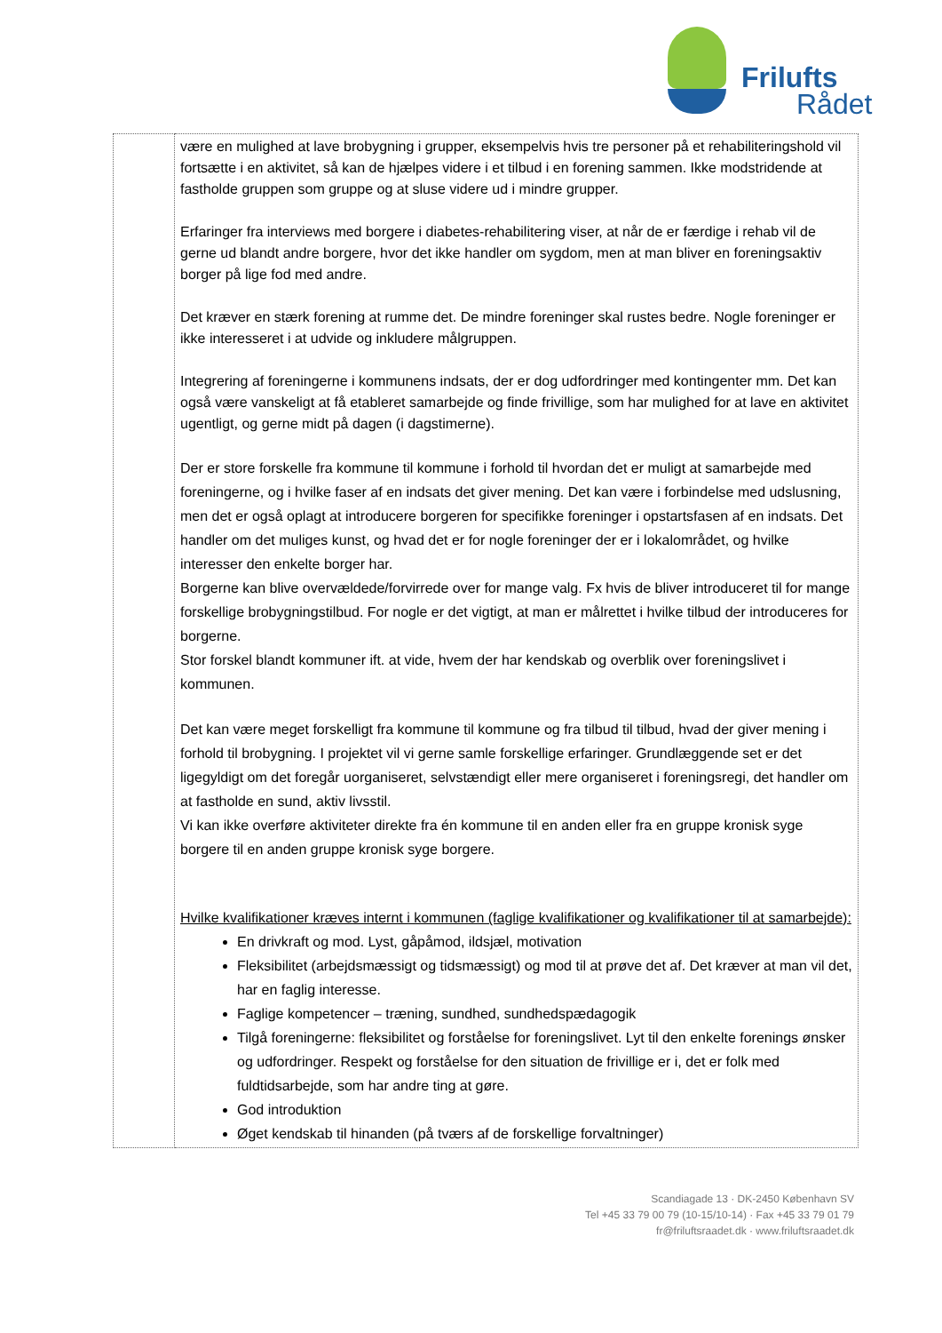Frilufts
Rådet
| | være en mulighed at lave brobygning i grupper, eksempelvis hvis tre personer på et rehabiliteringshold vil fortsætte i en aktivitet, så kan de hjælpes videre i et tilbud i en forening sammen. Ikke modstridende at fastholde gruppen som gruppe og at sluse videre ud i mindre grupper. Erfaringer fra interviews med borgere i diabetes-rehabilitering viser, at når de er færdige i rehab vil de gerne ud blandt andre borgere, hvor det ikke handler om sygdom, men at man bliver en foreningsaktiv borger på lige fod med andre. Det kræver en stærk forening at rumme det. De mindre foreninger skal rustes bedre. Nogle foreninger er ikke interesseret i at udvide og inkludere målgruppen. Integrering af foreningerne i kommunens indsats, der er dog udfordringer med kontingenter mm. Det kan også være vanskeligt at få etableret samarbejde og finde frivillige, som har mulighed for at lave en aktivitet ugentligt, og gerne midt på dagen (i dagstimerne). Der er store forskelle fra kommune til kommune i forhold til hvordan det er muligt at samarbejde med foreningerne, og i hvilke faser af en indsats det giver mening. Det kan være i forbindelse med udslusning, men det er også oplagt at introducere borgeren for specifikke foreninger i opstartsfasen af en indsats. Det handler om det muliges kunst, og hvad det er for nogle foreninger der er i lokalområdet, og hvilke interesser den enkelte borger har. Borgerne kan blive overvældede/forvirrede over for mange valg. Fx hvis de bliver introduceret til for mange forskellige brobygningstilbud. For nogle er det vigtigt, at man er målrettet i hvilke tilbud der introduceres for borgerne. Stor forskel blandt kommuner ift. at vide, hvem der har kendskab og overblik over foreningslivet i kommunen. Det kan være meget forskelligt fra kommune til kommune og fra tilbud til tilbud, hvad der giver mening i forhold til brobygning. I projektet vil vi gerne samle forskellige erfaringer. Grundlæggende set er det ligegyldigt om det foregår uorganiseret, selvstændigt eller mere organiseret i foreningsregi, det handler om at fastholde en sund, aktiv livsstil. Vi kan ikke overføre aktiviteter direkte fra én kommune til en anden eller fra en gruppe kronisk syge borgere til en anden gruppe kronisk syge borgere. Hvilke kvalifikationer kræves internt i kommunen (faglige kvalifikationer og kvalifikationer til at samarbejde): En drivkraft og mod. Lyst, gåpåmod, ildsjæl, motivation Fleksibilitet (arbejdsmæssigt og tidsmæssigt) og mod til at prøve det af. Det kræver at man vil det, har en faglig interesse. Faglige kompetencer – træning, sundhed, sundhedspædagogik Tilgå foreningerne: fleksibilitet og forståelse for foreningslivet. Lyt til den enkelte forenings ønsker og udfordringer. Respekt og forståelse for den situation de frivillige er i, det er folk med fuldtidsarbejde, som har andre ting at gøre. God introduktion Øget kendskab til hinanden (på tværs af de forskellige forvaltninger) |
Scandiagade 13 · DK-2450 København SV
Tel +45 33 79 00 79 (10-15/10-14) · Fax +45 33 79 01 79
fr@friluftsraadet.dk · www.friluftsraadet.dk